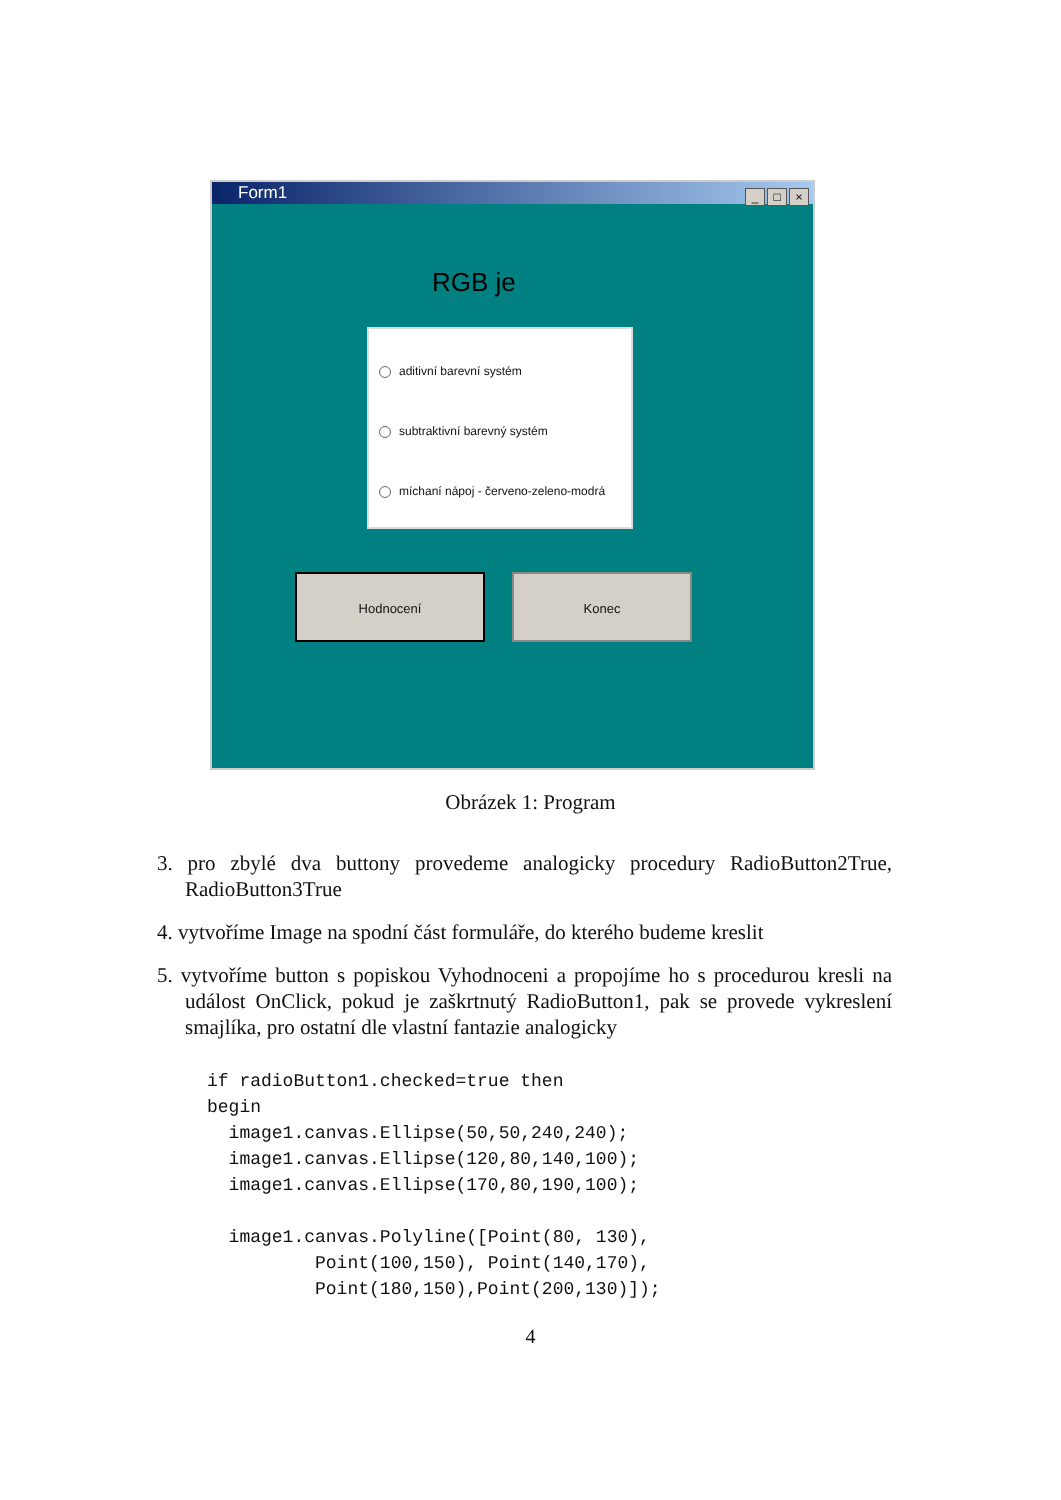Form1
_ □ ×
RGB je
aditivní barevní systém
subtraktivní barevný systém
míchaní nápoj - červeno-zeleno-modrá
Hodnocení Konec
Obrázek 1: Program
3. pro zbylé dva buttony provedeme analogicky procedury RadioButton2True, RadioButton3True
4. vytvoříme Image na spodní část formuláře, do kterého budeme kreslit
5. vytvoříme button s popiskou Vyhodnoceni a propojíme ho s procedurou kresli na událost OnClick, pokud je zaškrtnutý RadioButton1, pak se provede vykreslení smajlíka, pro ostatní dle vlastní fantazie analogicky
if radioButton1.checked=true then
begin
  image1.canvas.Ellipse(50,50,240,240);
  image1.canvas.Ellipse(120,80,140,100);
  image1.canvas.Ellipse(170,80,190,100);

  image1.canvas.Polyline([Point(80, 130),
          Point(100,150), Point(140,170),
          Point(180,150),Point(200,130)]);
4